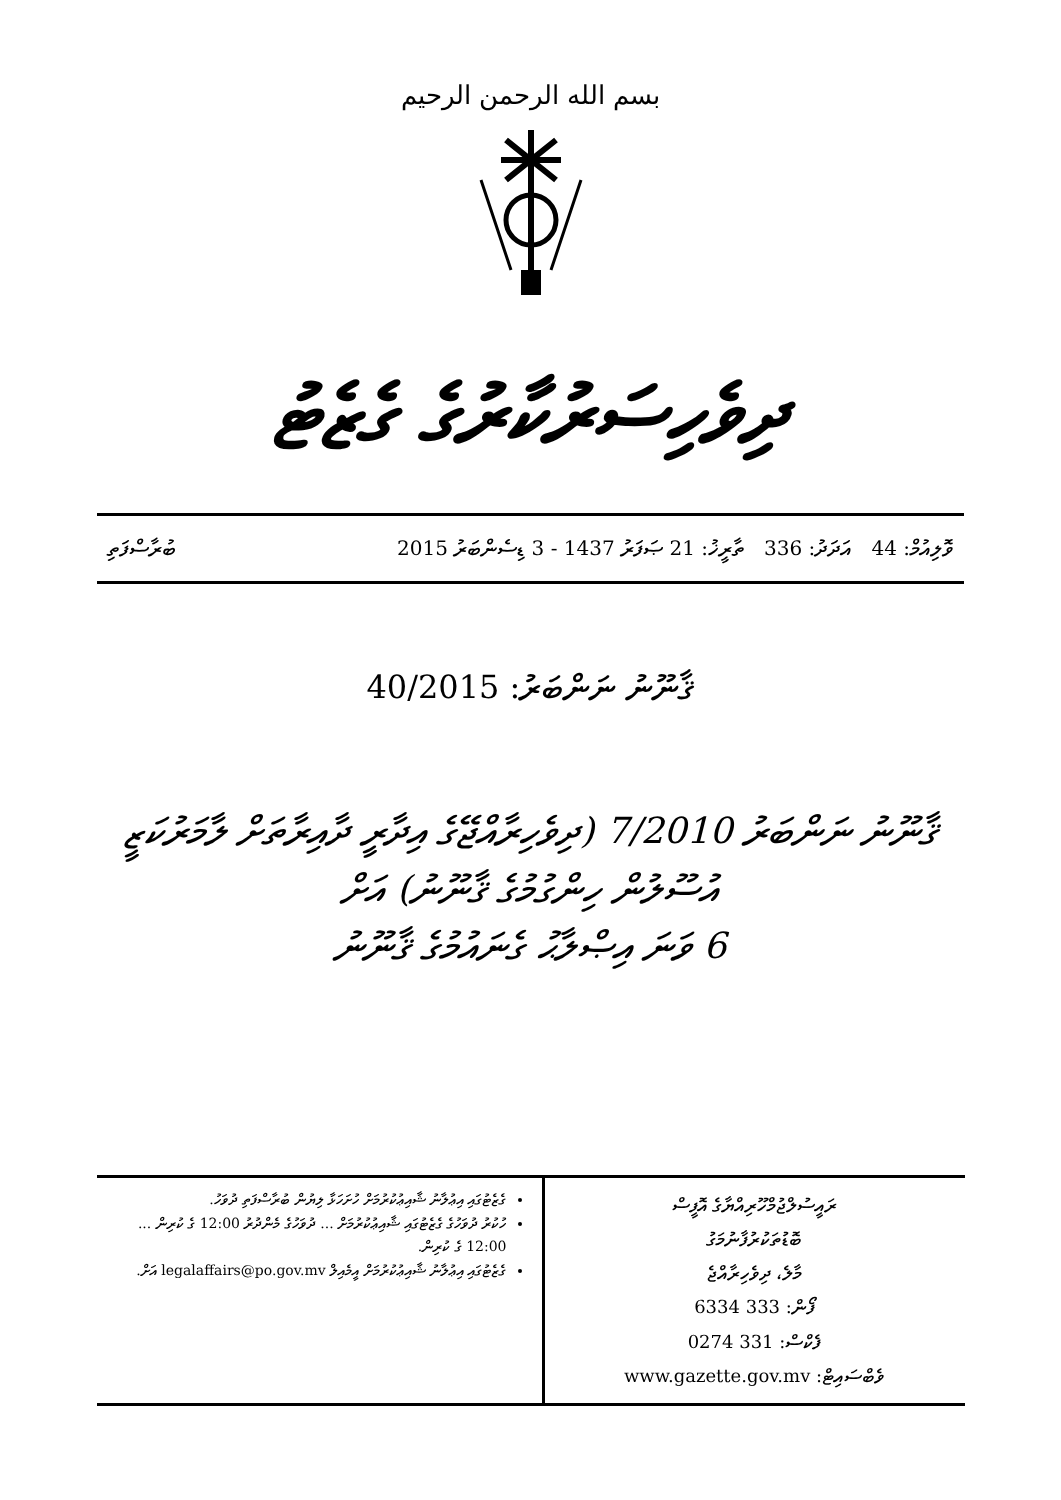بسم الله الرحمن الرحيم
ދިވެހިސަރުކާރުގެ ގެޒެޓު
ވޮލިއުމް: 44 އަދަދު: 336 ތާރީޚު: 21 ޞަފަރު 1437 - 3 ޑިސެންބަރު 2015 ބުރާސްފަތި
ޤާނޫނު ނަންބަރު: 40/2015
ޤާނޫނު ނަންބަރު 7/2010 (ދިވެހިރާއްޖޭގެ އިދާރީ ދާއިރާތަށް ލާމަރުކަޒީ
އުސޫލުން ހިންގުމުގެ ޤާނޫނު) އަށް
6 ވަނަ އިޞްލާޙު ގެނައުމުގެ ޤާނޫނު
| ރައީސުލްޖުމްހޫރިއްޔާގެ އޮފީސް ބޮޑުތަކުރުފާނުމަގު މާލެ، ދިވެހިރާއްޖެ ފޯން: 333 6334 ފެކްސް: 331 0274 ވެބްސައިޓް: www.gazette.gov.mv | ގެޒެޓުގައި އިޢުލާނު ޝާއިޢުކުރުމަށް ހުށަހަޅާ ލިޔުން ބުރާސްފަތި ދުވަހު. ހުކުރު ދުވަހުގެ ގެޒެޓުގައި ޝާއިޢުކުރުމަށް ... ދުވަހުގެ މެންދުރު 12:00 ގެ ކުރިން ... 12:00 ގެ ކުރިން. ގެޒެޓުގައި އިޢުލާނު ޝާއިޢުކުރުމަށް އީމެއިލް legalaffairs@po.gov.mv އަށް. |